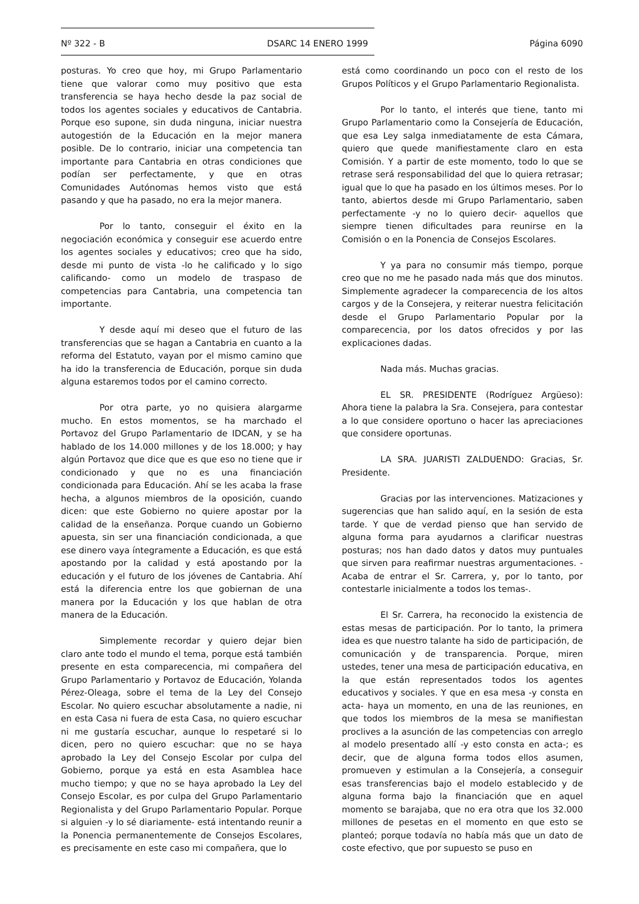Nº 322 - B DSARC 14 ENERO 1999 Página 6090
posturas. Yo creo que hoy, mi Grupo Parlamentario tiene que valorar como muy positivo que esta transferencia se haya hecho desde la paz social de todos los agentes sociales y educativos de Cantabria. Porque eso supone, sin duda ninguna, iniciar nuestra autogestión de la Educación en la mejor manera posible. De lo contrario, iniciar una competencia tan importante para Cantabria en otras condiciones que podían ser perfectamente, y que en otras Comunidades Autónomas hemos visto que está pasando y que ha pasado, no era la mejor manera.
Por lo tanto, conseguir el éxito en la negociación económica y conseguir ese acuerdo entre los agentes sociales y educativos; creo que ha sido, desde mi punto de vista -lo he calificado y lo sigo calificando- como un modelo de traspaso de competencias para Cantabria, una competencia tan importante.
Y desde aquí mi deseo que el futuro de las transferencias que se hagan a Cantabria en cuanto a la reforma del Estatuto, vayan por el mismo camino que ha ido la transferencia de Educación, porque sin duda alguna estaremos todos por el camino correcto.
Por otra parte, yo no quisiera alargarme mucho. En estos momentos, se ha marchado el Portavoz del Grupo Parlamentario de IDCAN, y se ha hablado de los 14.000 millones y de los 18.000; y hay algún Portavoz que dice que es que eso no tiene que ir condicionado y que no es una financiación condicionada para Educación. Ahí se les acaba la frase hecha, a algunos miembros de la oposición, cuando dicen: que este Gobierno no quiere apostar por la calidad de la enseñanza. Porque cuando un Gobierno apuesta, sin ser una financiación condicionada, a que ese dinero vaya íntegramente a Educación, es que está apostando por la calidad y está apostando por la educación y el futuro de los jóvenes de Cantabria. Ahí está la diferencia entre los que gobiernan de una manera por la Educación y los que hablan de otra manera de la Educación.
Simplemente recordar y quiero dejar bien claro ante todo el mundo el tema, porque está también presente en esta comparecencia, mi compañera del Grupo Parlamentario y Portavoz de Educación, Yolanda Pérez-Oleaga, sobre el tema de la Ley del Consejo Escolar. No quiero escuchar absolutamente a nadie, ni en esta Casa ni fuera de esta Casa, no quiero escuchar ni me gustaría escuchar, aunque lo respetaré si lo dicen, pero no quiero escuchar: que no se haya aprobado la Ley del Consejo Escolar por culpa del Gobierno, porque ya está en esta Asamblea hace mucho tiempo; y que no se haya aprobado la Ley del Consejo Escolar, es por culpa del Grupo Parlamentario Regionalista y del Grupo Parlamentario Popular. Porque si alguien -y lo sé diariamente- está intentando reunir a la Ponencia permanentemente de Consejos Escolares, es precisamente en este caso mi compañera, que lo
está como coordinando un poco con el resto de los Grupos Políticos y el Grupo Parlamentario Regionalista.
Por lo tanto, el interés que tiene, tanto mi Grupo Parlamentario como la Consejería de Educación, que esa Ley salga inmediatamente de esta Cámara, quiero que quede manifiestamente claro en esta Comisión. Y a partir de este momento, todo lo que se retrase será responsabilidad del que lo quiera retrasar; igual que lo que ha pasado en los últimos meses. Por lo tanto, abiertos desde mi Grupo Parlamentario, saben perfectamente -y no lo quiero decir- aquellos que siempre tienen dificultades para reunirse en la Comisión o en la Ponencia de Consejos Escolares.
Y ya para no consumir más tiempo, porque creo que no me he pasado nada más que dos minutos. Simplemente agradecer la comparecencia de los altos cargos y de la Consejera, y reiterar nuestra felicitación desde el Grupo Parlamentario Popular por la comparecencia, por los datos ofrecidos y por las explicaciones dadas.
Nada más. Muchas gracias.
EL SR. PRESIDENTE (Rodríguez Argüeso): Ahora tiene la palabra la Sra. Consejera, para contestar a lo que considere oportuno o hacer las apreciaciones que considere oportunas.
LA SRA. JUARISTI ZALDUENDO: Gracias, Sr. Presidente.
Gracias por las intervenciones. Matizaciones y sugerencias que han salido aquí, en la sesión de esta tarde. Y que de verdad pienso que han servido de alguna forma para ayudarnos a clarificar nuestras posturas; nos han dado datos y datos muy puntuales que sirven para reafirmar nuestras argumentaciones. -Acaba de entrar el Sr. Carrera, y, por lo tanto, por contestarle inicialmente a todos los temas-.
El Sr. Carrera, ha reconocido la existencia de estas mesas de participación. Por lo tanto, la primera idea es que nuestro talante ha sido de participación, de comunicación y de transparencia. Porque, miren ustedes, tener una mesa de participación educativa, en la que están representados todos los agentes educativos y sociales. Y que en esa mesa -y consta en acta- haya un momento, en una de las reuniones, en que todos los miembros de la mesa se manifiestan proclives a la asunción de las competencias con arreglo al modelo presentado allí -y esto consta en acta-; es decir, que de alguna forma todos ellos asumen, promueven y estimulan a la Consejería, a conseguir esas transferencias bajo el modelo establecido y de alguna forma bajo la financiación que en aquel momento se barajaba, que no era otra que los 32.000 millones de pesetas en el momento en que esto se planteó; porque todavía no había más que un dato de coste efectivo, que por supuesto se puso en